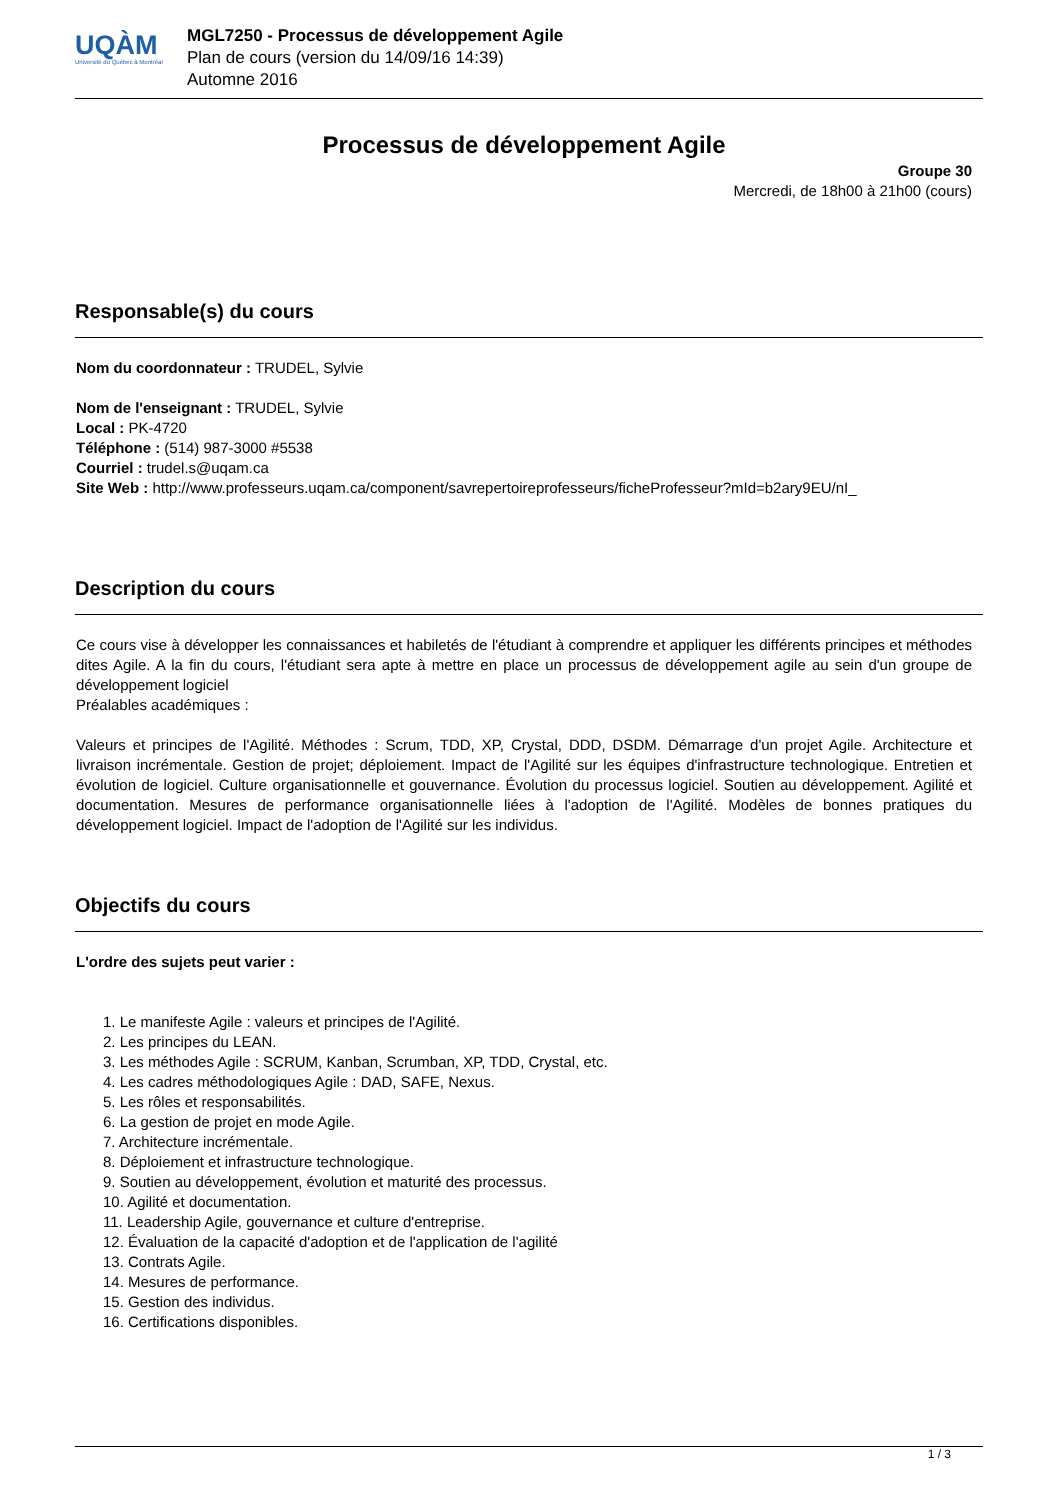UQÀM
Université du Québec à Montréal
MGL7250 - Processus de développement Agile
Plan de cours (version du 14/09/16 14:39)
Automne 2016
Processus de développement Agile
Groupe 30
Mercredi, de 18h00 à 21h00 (cours)
Responsable(s) du cours
Nom du coordonnateur : TRUDEL, Sylvie
Nom de l'enseignant : TRUDEL, Sylvie
Local : PK-4720
Téléphone : (514) 987-3000 #5538
Courriel : trudel.s@uqam.ca
Site Web : http://www.professeurs.uqam.ca/component/savrepertoireprofesseurs/ficheProfesseur?mId=b2ary9EU/nI_
Description du cours
Ce cours vise à développer les connaissances et habiletés de l'étudiant à comprendre et appliquer les différents principes et méthodes dites Agile. A la fin du cours, l'étudiant sera apte à mettre en place un processus de développement agile au sein d'un groupe de développement logiciel
Préalables académiques :
Valeurs et principes de l'Agilité. Méthodes : Scrum, TDD, XP, Crystal, DDD, DSDM. Démarrage d'un projet Agile. Architecture et livraison incrémentale. Gestion de projet; déploiement. Impact de l'Agilité sur les équipes d'infrastructure technologique. Entretien et évolution de logiciel. Culture organisationnelle et gouvernance. Évolution du processus logiciel. Soutien au développement. Agilité et documentation. Mesures de performance organisationnelle liées à l'adoption de l'Agilité. Modèles de bonnes pratiques du développement logiciel. Impact de l'adoption de l'Agilité sur les individus.
Objectifs du cours
L'ordre des sujets peut varier :
1. Le manifeste Agile : valeurs et principes de l'Agilité.
2. Les principes du LEAN.
3. Les méthodes Agile : SCRUM, Kanban, Scrumban, XP, TDD, Crystal, etc.
4. Les cadres méthodologiques Agile : DAD, SAFE, Nexus.
5. Les rôles et responsabilités.
6. La gestion de projet en mode Agile.
7. Architecture incrémentale.
8. Déploiement et infrastructure technologique.
9. Soutien au développement, évolution et maturité des processus.
10. Agilité et documentation.
11. Leadership Agile, gouvernance et culture d'entreprise.
12. Évaluation de la capacité d'adoption et de l'application de l'agilité
13. Contrats Agile.
14. Mesures de performance.
15. Gestion des individus.
16. Certifications disponibles.
1 / 3